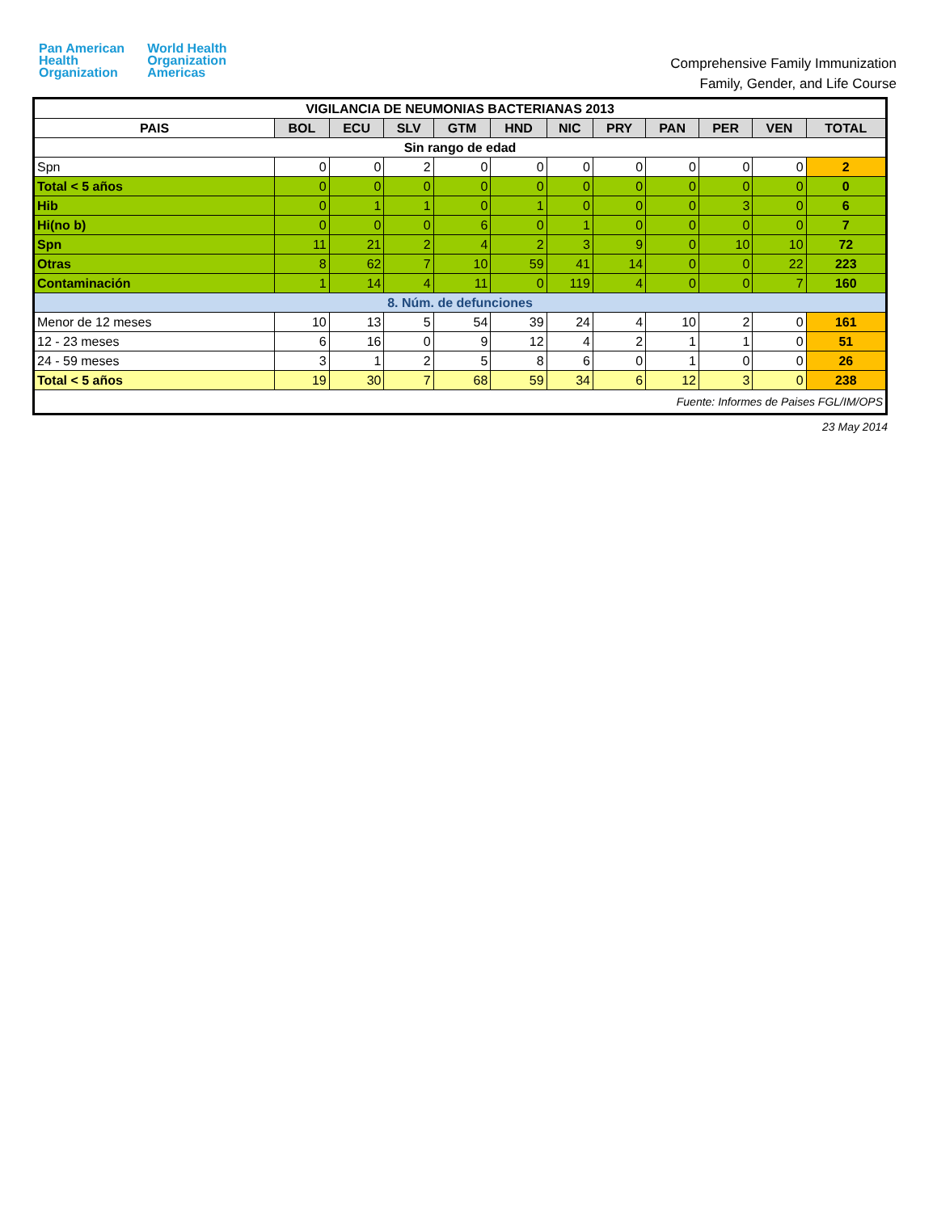Pan American
Health
Organization
World Health
Organization
Americas
Comprehensive Family Immunization
Family, Gender, and Life Course
| VIGILANCIA DE NEUMONIAS BACTERIANAS 2013 | | | | | | | | | | | |
| PAIS | BOL | ECU | SLV | GTM | HND | NIC | PRY | PAN | PER | VEN | TOTAL |
| Sin rango de edad | | | | | | | | | | | |
| Spn | 0 | 0 | 2 | 0 | 0 | 0 | 0 | 0 | 0 | 0 | 2 |
| Total < 5 años | 0 | 0 | 0 | 0 | 0 | 0 | 0 | 0 | 0 | 0 | 0 |
| Hib | 0 | 1 | 1 | 0 | 1 | 0 | 0 | 0 | 3 | 0 | 6 |
| Hi(no b) | 0 | 0 | 0 | 6 | 0 | 1 | 0 | 0 | 0 | 0 | 7 |
| Spn | 11 | 21 | 2 | 4 | 2 | 3 | 9 | 0 | 10 | 10 | 72 |
| Otras | 8 | 62 | 7 | 10 | 59 | 41 | 14 | 0 | 0 | 22 | 223 |
| Contaminación | 1 | 14 | 4 | 11 | 0 | 119 | 4 | 0 | 0 | 7 | 160 |
| 8. Núm. de defunciones | | | | | | | | | | | |
| Menor de 12 meses | 10 | 13 | 5 | 54 | 39 | 24 | 4 | 10 | 2 | 0 | 161 |
| 12 - 23 meses | 6 | 16 | 0 | 9 | 12 | 4 | 2 | 1 | 1 | 0 | 51 |
| 24 - 59 meses | 3 | 1 | 2 | 5 | 8 | 6 | 0 | 1 | 0 | 0 | 26 |
| Total < 5 años | 19 | 30 | 7 | 68 | 59 | 34 | 6 | 12 | 3 | 0 | 238 |
| Fuente: Informes de Paises FGL/IM/OPS | | | | | | | | | | | |
23 May 2014